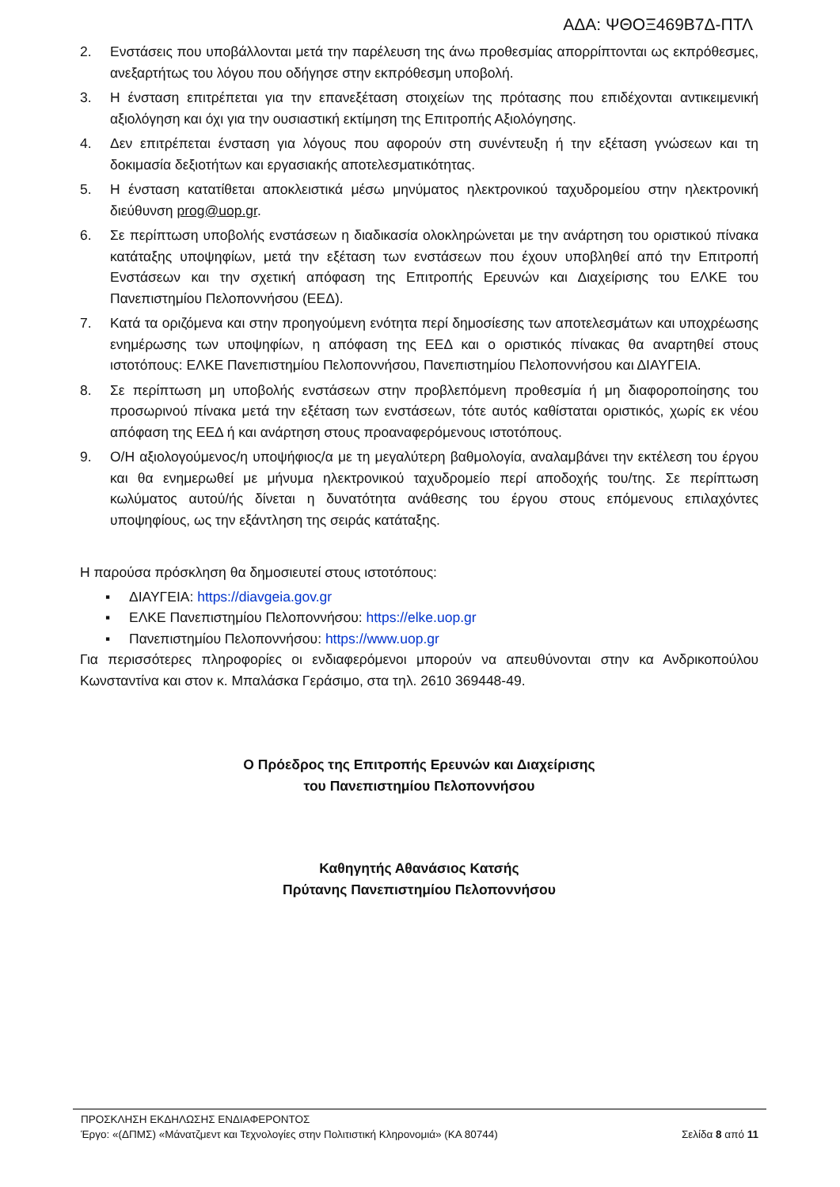ΑΔΑ: ΨΘΟΞ469Β7Δ-ΠΤΛ
2. Ενστάσεις που υποβάλλονται μετά την παρέλευση της άνω προθεσμίας απορρίπτονται ως εκπρόθεσμες, ανεξαρτήτως του λόγου που οδήγησε στην εκπρόθεσμη υποβολή.
3. Η ένσταση επιτρέπεται για την επανεξέταση στοιχείων της πρότασης που επιδέχονται αντικειμενική αξιολόγηση και όχι για την ουσιαστική εκτίμηση της Επιτροπής Αξιολόγησης.
4. Δεν επιτρέπεται ένσταση για λόγους που αφορούν στη συνέντευξη ή την εξέταση γνώσεων και τη δοκιμασία δεξιοτήτων και εργασιακής αποτελεσματικότητας.
5. Η ένσταση κατατίθεται αποκλειστικά μέσω μηνύματος ηλεκτρονικού ταχυδρομείου στην ηλεκτρονική διεύθυνση prog@uop.gr.
6. Σε περίπτωση υποβολής ενστάσεων η διαδικασία ολοκληρώνεται με την ανάρτηση του οριστικού πίνακα κατάταξης υποψηφίων, μετά την εξέταση των ενστάσεων που έχουν υποβληθεί από την Επιτροπή Ενστάσεων και την σχετική απόφαση της Επιτροπής Ερευνών και Διαχείρισης του ΕΛΚΕ του Πανεπιστημίου Πελοποννήσου (ΕΕΔ).
7. Κατά τα οριζόμενα και στην προηγούμενη ενότητα περί δημοσίεσης των αποτελεσμάτων και υποχρέωσης ενημέρωσης των υποψηφίων, η απόφαση της ΕΕΔ και ο οριστικός πίνακας θα αναρτηθεί στους ιστοτόπους: ΕΛΚΕ Πανεπιστημίου Πελοποννήσου, Πανεπιστημίου Πελοποννήσου και ΔΙΑΥΓΕΙΑ.
8. Σε περίπτωση μη υποβολής ενστάσεων στην προβλεπόμενη προθεσμία ή μη διαφοροποίησης του προσωρινού πίνακα μετά την εξέταση των ενστάσεων, τότε αυτός καθίσταται οριστικός, χωρίς εκ νέου απόφαση της ΕΕΔ ή και ανάρτηση στους προαναφερόμενους ιστοτόπους.
9. Ο/Η αξιολογούμενος/η υποψήφιος/α με τη μεγαλύτερη βαθμολογία, αναλαμβάνει την εκτέλεση του έργου και θα ενημερωθεί με μήνυμα ηλεκτρονικού ταχυδρομείο περί αποδοχής του/της. Σε περίπτωση κωλύματος αυτού/ής δίνεται η δυνατότητα ανάθεσης του έργου στους επόμενους επιλαχόντες υποψηφίους, ως την εξάντληση της σειράς κατάταξης.
Η παρούσα πρόσκληση θα δημοσιευτεί στους ιστοτόπους:
▪ ΔΙΑΥΓΕΙΑ: https://diavgeia.gov.gr
▪ ΕΛΚΕ Πανεπιστημίου Πελοποννήσου: https://elke.uop.gr
▪ Πανεπιστημίου Πελοποννήσου: https://www.uop.gr
Για περισσότερες πληροφορίες οι ενδιαφερόμενοι μπορούν να απευθύνονται στην κα Ανδρικοπούλου Κωνσταντίνα και στον κ. Μπαλάσκα Γεράσιμο, στα τηλ. 2610 369448-49.
Ο Πρόεδρος της Επιτροπής Ερευνών και Διαχείρισης
του Πανεπιστημίου Πελοποννήσου
Καθηγητής Αθανάσιος Κατσής
Πρύτανης Πανεπιστημίου Πελοποννήσου
ΠΡΟΣΚΛΗΣΗ ΕΚΔΗΛΩΣΗΣ ΕΝΔΙΑΦΕΡΟΝΤΟΣ
Έργο: «(ΔΠΜΣ) «Μάνατζμεντ και Τεχνολογίες στην Πολιτιστική Κληρονομιά» (ΚΑ 80744) Σελίδα 8 από 11